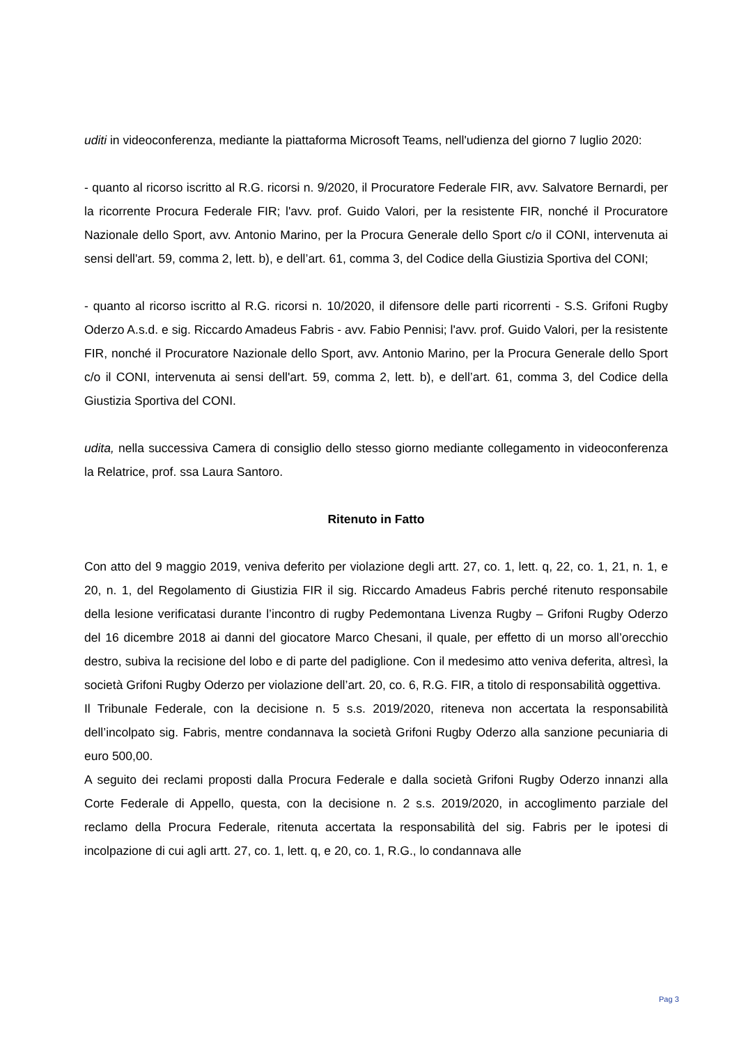uditi in videoconferenza, mediante la piattaforma Microsoft Teams, nell'udienza del giorno 7 luglio 2020:
- quanto al ricorso iscritto al R.G. ricorsi n. 9/2020, il Procuratore Federale FIR, avv. Salvatore Bernardi, per la ricorrente Procura Federale FIR; l'avv. prof. Guido Valori, per la resistente FIR, nonché il Procuratore Nazionale dello Sport, avv. Antonio Marino, per la Procura Generale dello Sport c/o il CONI, intervenuta ai sensi dell'art. 59, comma 2, lett. b), e dell’art. 61, comma 3, del Codice della Giustizia Sportiva del CONI;
- quanto al ricorso iscritto al R.G. ricorsi n. 10/2020, il difensore delle parti ricorrenti - S.S. Grifoni Rugby Oderzo A.s.d. e sig. Riccardo Amadeus Fabris - avv. Fabio Pennisi; l'avv. prof. Guido Valori, per la resistente FIR, nonché il Procuratore Nazionale dello Sport, avv. Antonio Marino, per la Procura Generale dello Sport c/o il CONI, intervenuta ai sensi dell'art. 59, comma 2, lett. b), e dell’art. 61, comma 3, del Codice della Giustizia Sportiva del CONI.
udita, nella successiva Camera di consiglio dello stesso giorno mediante collegamento in videoconferenza la Relatrice, prof. ssa Laura Santoro.
Ritenuto in Fatto
Con atto del 9 maggio 2019, veniva deferito per violazione degli artt. 27, co. 1, lett. q, 22, co. 1, 21, n. 1, e 20, n. 1, del Regolamento di Giustizia FIR il sig. Riccardo Amadeus Fabris perché ritenuto responsabile della lesione verificatasi durante l’incontro di rugby Pedemontana Livenza Rugby – Grifoni Rugby Oderzo del 16 dicembre 2018 ai danni del giocatore Marco Chesani, il quale, per effetto di un morso all’orecchio destro, subiva la recisione del lobo e di parte del padiglione. Con il medesimo atto veniva deferita, altresì, la società Grifoni Rugby Oderzo per violazione dell’art. 20, co. 6, R.G. FIR, a titolo di responsabilità oggettiva.
Il Tribunale Federale, con la decisione n. 5 s.s. 2019/2020, riteneva non accertata la responsabilità dell’incolpato sig. Fabris, mentre condannava la società Grifoni Rugby Oderzo alla sanzione pecuniaria di euro 500,00.
A seguito dei reclami proposti dalla Procura Federale e dalla società Grifoni Rugby Oderzo innanzi alla Corte Federale di Appello, questa, con la decisione n. 2 s.s. 2019/2020, in accoglimento parziale del reclamo della Procura Federale, ritenuta accertata la responsabilità del sig. Fabris per le ipotesi di incolpazione di cui agli artt. 27, co. 1, lett. q, e 20, co. 1, R.G., lo condannava alle
Pag 3